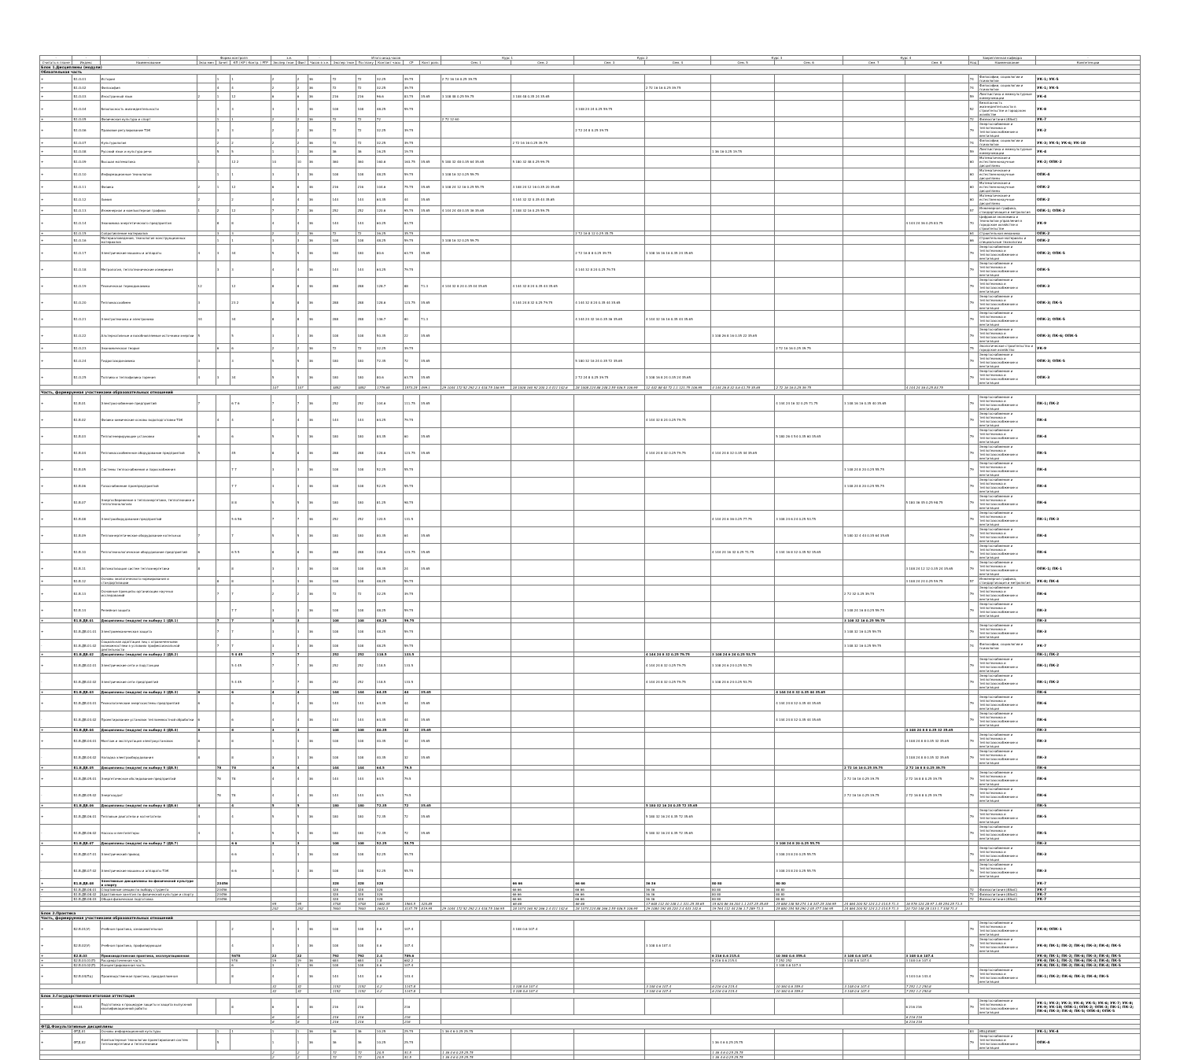| - | - | - | Форма контроля | | | з.е. | | - | Итого акад.часов | | | | | Курс 1 | | Курс 2 | | Курс 3 | | Курс 4 | | Закрепленная кафедра | | - |
| --- | --- | --- | --- | --- | --- | --- | --- | --- | --- | --- | --- | --- | --- | --- | --- | --- | --- | --- | --- | --- | --- | --- | --- | --- |
| Считать в плане | Индекс | Наименование | Экза мен | Зачет | КП / КР / Контр. / РГР | Экспер тное | Факт | Часов в з.е. | Экспер тное | По плану | Контакт часы | СР | Конт роль | Сем. 1 | Сем. 2 | Сем. 3 | Сем. 4 | Сем. 5 | Сем. 6 | Сем. 7 | Сем. 8 | Код | Наименование | Компетенции |
| Блок 1.Дисциплины (модули) | | | | | | | | | | | | | | | | | | | | | | | | |
| Обязательная часть | | | | | | | | | | | | | | | | | | | | | | | | |
| + | Б1.О.01 | История | | 1 | 1 | 2 | 2 | 36 | 72 | 72 | 32.25 | 39.75 | | 2 72 16 16 0.25 39.75 | | | | | | | | 74 | Философии, социологии и психологии | УК-1; УК-5 |
| + | Б1.О.02 | Философия | | 4 | 4 | 2 | 2 | 36 | 72 | 72 | 32.25 | 39.75 | | | | | 2 72 16 16 0.25 39.75 | | | | | 74 | Философии, социологии и психологии | УК-1; УК-5 |
| + | Б1.О.03 | Иностранный язык | 2 | 1 | 12 | 6 | 6 | 36 | 216 | 216 | 96.6 | 83.75 | 35.65 | 3 108 48 0.25 59.75 | 3 108 48 0.35 24 35.65 | | | | | | | 59 | Лингвистика и межкультурные коммуникации | УК-4 |
| + | Б1.О.04 | Безопасность жизнедеятельности | | 3 | 3 | 3 | 3 | 36 | 108 | 108 | 48.25 | 59.75 | | | | 3 108 24 24 0.25 59.75 | | | | | | 52 | Безопасность жизнедеятельности в строительстве и городском хозяйстве | УК-8 |
| + | Б1.О.05 | Физическая культура и спорт | | 1 | 1 | 2 | 2 | 36 | 72 | 72 | 72 | | | 2 72 12 60 | | | | | | | | 72 | Физвоспитания (ИАиС) | УК-7 |
| + | Б1.О.06 | Правовое регулирование ТЭК | | 3 | 3 | 2 | 2 | 36 | 72 | 72 | 32.25 | 39.75 | | | | 2 72 24 8 0.25 39.75 | | | | | | 79 | Энергоснабжение и теплотехника и теплогазоснабжение и вентиляция | УК-2 |
| + | Б1.О.07 | Культурология | | 2 | 2 | 2 | 2 | 36 | 72 | 72 | 32.25 | 39.75 | | | 2 72 16 16 0.25 39.75 | | | | | | | 74 | Философии, социологии и психологии | УК-3; УК-5; УК-6; УК-10 |
| + | Б1.О.08 | Русский язык и культура речи | | 5 | 5 | 1 | 1 | 36 | 36 | 36 | 16.25 | 19.75 | | | | | | 1 36 16 0.25 19.75 | | | | 59 | Лингвистика и межкультурные коммуникации | УК-4 |
| + | Б1.О.09 | Высшая математика | 1 | | 12 2 | 10 | 10 | 36 | 360 | 360 | 160.6 | 163.75 | 35.65 | 5 180 32 48 0.35 64 35.65 | 5 180 32 48 0.25 99.75 | | | | | | | 60 | Математические и естественнонаучные дисциплины | УК-2; ОПК-2 |
| + | Б1.О.10 | Информационные технологии | | 1 | 1 | 3 | 3 | 36 | 108 | 108 | 48.25 | 59.75 | | 3 108 16 32 0.25 59.75 | | | | | | | | 60 | Математические и естественнонаучные дисциплины | ОПК-4 |
| + | Б1.О.11 | Физика | 2 | 1 | 12 | 6 | 6 | 36 | 216 | 216 | 104.6 | 75.75 | 35.65 | 3 108 24 12 16 0.25 55.75 | 3 108 24 12 16 0.35 20 35.65 | | | | | | | 60 | Математические и естественнонаучные дисциплины | ОПК-2 |
| + | Б1.О.12 | Химия | 2 | | 2 | 4 | 4 | 36 | 144 | 144 | 64.35 | 44 | 35.65 | | 4 144 32 32 0.35 44 35.65 | | | | | | | 60 | Математические и естественнонаучные дисциплины | ОПК-2 |
| + | Б1.О.13 | Инженерная и компьютерная графика | 1 | 2 | 12 | 7 | 7 | 36 | 252 | 252 | 120.6 | 95.75 | 35.65 | 4 144 24 48 0.35 36 35.65 | 3 108 32 16 0.25 59.75 | | | | | | | 57 | Инженерная графика, стандартизация и метрология | ОПК-1; ОПК-2 |
| + | Б1.О.14 | Экономика энергетического предприятия | | 8 | 8 | 4 | 4 | 36 | 144 | 144 | 60.25 | 83.75 | | | | | | | | | 4 144 24 36 0.25 83.75 | 70 | Цифровая экономика и технологии управления в городском хозяйстве и строительстве | УК-9 |
| + | Б1.О.15 | Сопротивление материалов | | 3 | 3 | 2 | 2 | 36 | 72 | 72 | 36.25 | 35.75 | | | | 2 72 16 8 12 0.25 35.75 | | | | | | 64 | Строительная механика | ОПК-2 |
| + | Б1.О.16 | Материаловедение, технология конструкционных материалов | | 1 | 1 | 3 | 3 | 36 | 108 | 108 | 48.25 | 59.75 | | 3 108 16 32 0.25 59.75 | | | | | | | | 66 | Строительные материалы и специальные технологии | ОПК-2 |
| + | Б1.О.17 | Электрические машины и аппараты | 4 | 3 | 34 | 5 | 5 | 36 | 180 | 180 | 80.6 | 63.75 | 35.65 | | | 2 72 16 8 8 0.25 39.75 | 3 108 16 16 16 0.35 24 35.65 | | | | | 79 | Энергоснабжение и теплотехника и теплогазоснабжение и вентиляция | ОПК-2; ОПК-5 |
| + | Б1.О.18 | Метрология, теплотехнические измерения | | 3 | 3 | 4 | 4 | 36 | 144 | 144 | 64.25 | 79.75 | | | | 4 144 32 8 24 0.25 79.75 | | | | | | 79 | Энергоснабжение и теплотехника и теплогазоснабжение и вентиляция | ОПК-5 |
| + | Б1.О.19 | Техническая термодинамика | 12 | | 12 | 8 | 8 | 36 | 288 | 288 | 128.7 | 88 | 71.3 | 4 144 32 8 24 0.35 44 35.65 | 4 144 32 8 24 0.35 44 35.65 | | | | | | | 79 | Энергоснабжение и теплотехника и теплогазоснабжение и вентиляция | ОПК-3 |
| + | Б1.О.20 | Тепломассообмен | 3 | | 23 2 | 8 | 8 | 36 | 288 | 288 | 128.6 | 123.75 | 35.65 | | 4 144 24 8 32 0.25 79.75 | 4 144 32 8 24 0.35 44 35.65 | | | | | | 79 | Энергоснабжение и теплотехника и теплогазоснабжение и вентиляция | ОПК-3; ПК-5 |
| + | Б1.О.21 | Электротехника и электроника | 34 | | 34 | 8 | 8 | 36 | 288 | 288 | 136.7 | 80 | 71.3 | | | 4 144 24 32 16 0.35 36 35.65 | 4 144 32 16 16 0.35 44 35.65 | | | | | 79 | Энергоснабжение и теплотехника и теплогазоснабжение и вентиляция | ОПК-2; ОПК-5 |
| + | Б1.О.22 | Альтернативные и возобновляемые источники энергии | 5 | | 5 | 3 | 3 | 36 | 108 | 108 | 50.35 | 22 | 35.65 | | | | | 3 108 26 8 16 0.35 22 35.65 | | | | 79 | Энергоснабжение и теплотехника и теплогазоснабжение и вентиляция | ОПК-3; ПК-6; ОПК-5 |
| + | Б1.О.23 | Экономическая теория | | 6 | 6 | 2 | 2 | 36 | 72 | 72 | 32.25 | 39.75 | | | | | | | 2 72 16 16 0.25 39.75 | | | 75 | Экологическое строительство и городское хозяйство | УК-9 |
| + | Б1.О.24 | Гидрогазодинамика | 3 | | 3 | 5 | 5 | 36 | 180 | 180 | 72.35 | 72 | 35.65 | | | 5 180 32 16 24 0.35 72 35.65 | | | | | | 79 | Энергоснабжение и теплотехника и теплогазоснабжение и вентиляция | ОПК-3; ОПК-5 |
| + | Б1.О.25 | Топливо и теплофизика горения | 4 | 3 | 34 | 5 | 5 | 36 | 180 | 180 | 80.6 | 63.75 | 35.65 | | | 2 72 24 8 0.25 39.75 | 3 108 16 8 24 0.35 24 35.65 | | | | | 79 | Энергоснабжение и теплотехника и теплогазоснабжение и вентиляция | ОПК-3 |
| | | | | | | 107 | 107 | | 3852 | 3852 | 1779.65 | 1573.25 | 499.1 | 29 1044 172 52 292 2.3 418.75 106.95 | 28 1008 160 92 200 2.4 411 142.6 | 28 1008 224 88 248 2.55 446.5 106.95 | 12 432 88 40 72 1.1 121.75 106.95 | 4 144 26 8 32 0.6 41.75 35.65 | 2 72 16 16 0.25 39.75 | | 4 144 24 36 0.25 83.75 | | | |
| Часть, формируемая участниками образовательных отношений | | | | | | | | | | | | | | | | | | | | | | | | |
| + | Б1.В.01 | Электроснабжение предприятий | 7 | | 6 7 6 | 7 | 7 | 36 | 252 | 252 | 104.6 | 111.75 | 35.65 | | | | | | 4 144 24 16 32 0.25 71.75 | 3 108 16 16 0.35 40 35.65 | | 79 | Энергоснабжение и теплотехника и теплогазоснабжение и вентиляция | ПК-1; ПК-2 |
| + | Б1.В.02 | Физико-химические основы водоподготовки ТЭК | | 4 | 4 | 4 | 4 | 36 | 144 | 144 | 64.25 | 79.75 | | | | | 4 144 32 8 24 0.25 79.75 | | | | | 79 | Энергоснабжение и теплотехника и теплогазоснабжение и вентиляция | ПК-4 |
| + | Б1.В.03 | Теплогенерирующие установки | 6 | | 6 | 5 | 5 | 36 | 180 | 180 | 84.35 | 60 | 35.65 | | | | | | 5 180 26 4 54 0.35 60 35.65 | | | 79 | Энергоснабжение и теплотехника и теплогазоснабжение и вентиляция | ПК-4 |
| + | Б1.В.04 | Тепломассообменное оборудование предприятий | 5 | | 45 | 8 | 8 | 36 | 288 | 288 | 128.6 | 123.75 | 35.65 | | | | 4 144 24 8 32 0.25 79.75 | 4 144 24 8 32 0.35 44 35.65 | | | | 79 | Энергоснабжение и теплотехника и теплогазоснабжение и вентиляция | ПК-5 |
| + | Б1.В.05 | Системы теплоснабжения и пароснабжения | | | 7 7 | 3 | 3 | 36 | 108 | 108 | 52.25 | 55.75 | | | | | | | | 3 108 24 8 20 0.25 55.75 | | 79 | Энергоснабжение и теплотехника и теплогазоснабжение и вентиляция | ПК-4 |
| + | Б1.В.06 | Газоснабжение промпредприятий | | | 7 7 | 3 | 3 | 36 | 108 | 108 | 52.25 | 55.75 | | | | | | | | 3 108 24 8 20 0.25 55.75 | | 79 | Энергоснабжение и теплотехника и теплогазоснабжение и вентиляция | ПК-4 |
| + | Б1.В.07 | Энергосбережение в теплоэнергетике, теплотехнике и теплотехнологиях | | | 8 8 | 5 | 5 | 36 | 180 | 180 | 81.25 | 98.75 | | | | | | | | | 5 180 36 45 0.25 98.75 | 79 | Энергоснабжение и теплотехника и теплогазоснабжение и вентиляция | ПК-6 |
| + | Б1.В.08 | Электрооборудование предприятий | | | 5 6 56 | 7 | 7 | 36 | 252 | 252 | 120.5 | 131.5 | | | | | | 4 144 24 6 36 0.25 77.75 | 3 108 24 6 24 0.25 53.75 | | | 79 | Энергоснабжение и теплотехника и теплогазоснабжение и вентиляция | ПК-1; ПК-3 |
| + | Б1.В.09 | Теплоэнергетическое оборудование котельных | 7 | | 7 | 5 | 5 | 36 | 180 | 180 | 80.35 | 64 | 35.65 | | | | | | | 5 180 32 4 44 0.35 64 35.65 | | 79 | Энергоснабжение и теплотехника и теплогазоснабжение и вентиляция | ПК-4 |
| + | Б1.В.10 | Теплотехнологическое оборудование предприятий | 6 | | 6 5 5 | 8 | 8 | 36 | 288 | 288 | 128.6 | 123.75 | 35.65 | | | | | 4 144 24 16 32 0.25 71.75 | 4 144 16 8 32 0.35 52 35.65 | | | 79 | Энергоснабжение и теплотехника и теплогазоснабжение и вентиляция | ПК-6 |
| + | Б1.В.11 | Автоматизация систем теплоэнергетики | 8 | | 8 | 3 | 3 | 36 | 108 | 108 | 48.35 | 24 | 35.65 | | | | | | | | 3 108 24 12 12 0.35 24 35.65 | 79 | Энергоснабжение и теплотехника и теплогазоснабжение и вентиляция | ОПК-1; ПК-1 |
| + | Б1.В.12 | Основы экологического нормирования и стандартизации | | 8 | 8 | 3 | 3 | 36 | 108 | 108 | 48.25 | 59.75 | | | | | | | | | 3 108 24 24 0.25 59.75 | 57 | Инженерная графика, стандартизация и метрология | УК-8; ПК-4 |
| + | Б1.В.13 | Основные принципы организации научных исследований | | 7 | 7 | 2 | 2 | 36 | 72 | 72 | 32.25 | 39.75 | | | | | | | | 2 72 32 0.25 39.75 | | 79 | Энергоснабжение и теплотехника и теплогазоснабжение и вентиляция | ПК-6 |
| + | Б1.В.14 | Релейная защита | | | 7 7 | 3 | 3 | 36 | 108 | 108 | 48.25 | 59.75 | | | | | | | | 3 108 24 16 8 0.25 59.75 | | 79 | Энергоснабжение и теплотехника и теплогазоснабжение и вентиляция | ПК-3 |
| + | Б1.В.ДВ.01 | Дисциплины (модули) по выбору 1 (ДВ.1) | | 7 | 7 | 3 | 3 | | 108 | 108 | 48.25 | 59.75 | | | | | | | | 3 108 32 16 0.25 59.75 | | | | ПК-3 |
| + | Б1.В.ДВ.01.01 | Электромеханическая защита | | 7 | 7 | 3 | 3 | 36 | 108 | 108 | 48.25 | 59.75 | | | | | | | | 3 108 32 16 0.25 59.75 | | 79 | Энергоснабжение и теплотехника и теплогазоснабжение и вентиляция | ПК-3 |
| - | Б1.В.ДВ.01.02 | Социальная адаптация лиц с ограниченными возможностями в условиях профессиональной деятельности | | 7 | 7 | 3 | 3 | 36 | 108 | 108 | 48.25 | 59.75 | | | | | | | | 3 108 32 16 0.25 59.75 | | 74 | Философии, социологии и психологии | УК-7 |
| + | Б1.В.ДВ.02 | Дисциплины (модули) по выбору 2 (ДВ.2) | | | 5 4 45 | 7 | 7 | | 252 | 252 | 118.5 | 133.5 | | | | | 4 144 24 8 32 0.25 79.75 | 3 108 24 6 24 0.25 53.75 | | | | | | ПК-1; ПК-2 |
| + | Б1.В.ДВ.02.01 | Электрические сети и подстанции | | | 5 4 45 | 7 | 7 | 36 | 252 | 252 | 118.5 | 133.5 | | | | | 4 144 24 8 32 0.25 79.75 | 3 108 24 6 24 0.25 53.75 | | | | 79 | Энергоснабжение и теплотехника и теплогазоснабжение и вентиляция | ПК-1; ПК-2 |
| - | Б1.В.ДВ.02.02 | Электрические сети предприятий | | | 5 4 45 | 7 | 7 | 36 | 252 | 252 | 118.5 | 133.5 | | | | | 4 144 24 8 32 0.25 79.75 | 3 108 24 6 24 0.25 53.75 | | | | 79 | Энергоснабжение и теплотехника и теплогазоснабжение и вентиляция | ПК-1; ПК-2 |
| + | Б1.В.ДВ.03 | Дисциплины (модули) по выбору 3 (ДВ.3) | 6 | | 6 | 4 | 4 | | 144 | 144 | 64.35 | 44 | 35.65 | | | | | | 4 144 24 8 32 0.35 44 35.65 | | | | | ПК-6 |
| + | Б1.В.ДВ.03.01 | Технологические энергосистемы предприятий | 6 | | 6 | 4 | 4 | 36 | 144 | 144 | 64.35 | 44 | 35.65 | | | | | | 4 144 24 8 32 0.35 44 35.65 | | | 79 | Энергоснабжение и теплотехника и теплогазоснабжение и вентиляция | ПК-6 |
| - | Б1.В.ДВ.03.02 | Проектирование установок теплоемкостной обработки | 6 | | 6 | 4 | 4 | 36 | 144 | 144 | 64.35 | 44 | 35.65 | | | | | | 4 144 24 8 32 0.35 44 35.65 | | | 79 | Энергоснабжение и теплотехника и теплогазоснабжение и вентиляция | ПК-6 |
| + | Б1.В.ДВ.04 | Дисциплины (модули) по выбору 4 (ДВ.4) | 8 | | 8 | 3 | 3 | | 108 | 108 | 40.35 | 32 | 35.65 | | | | | | | | 3 108 24 8 8 0.35 32 35.65 | | | ПК-3 |
| + | Б1.В.ДВ.04.01 | Монтаж и эксплуатация электроустановок | 8 | | 8 | 3 | 3 | 36 | 108 | 108 | 40.35 | 32 | 35.65 | | | | | | | | 3 108 24 8 8 0.35 32 35.65 | 79 | Энергоснабжение и теплотехника и теплогазоснабжение и вентиляция | ПК-3 |
| - | Б1.В.ДВ.04.02 | Наладка электрооборудования | 8 | | 8 | 3 | 3 | 36 | 108 | 108 | 40.35 | 32 | 35.65 | | | | | | | | 3 108 24 8 8 0.35 32 35.65 | 79 | Энергоснабжение и теплотехника и теплогазоснабжение и вентиляция | ПК-3 |
| + | Б1.В.ДВ.05 | Дисциплины (модули) по выбору 5 (ДВ.5) | | 78 | 78 | 4 | 4 | | 144 | 144 | 64.5 | 79.5 | | | | | | | | 2 72 16 16 0.25 39.75 | 2 72 16 8 8 0.25 39.75 | | | ПК-6 |
| + | Б1.В.ДВ.05.01 | Энергетическое обследование предприятий | | 78 | 78 | 4 | 4 | 36 | 144 | 144 | 64.5 | 79.5 | | | | | | | | 2 72 16 16 0.25 39.75 | 2 72 16 8 8 0.25 39.75 | 79 | Энергоснабжение и теплотехника и теплогазоснабжение и вентиляция | ПК-6 |
| - | Б1.В.ДВ.05.02 | Энергоаудит | | 78 | 78 | 4 | 4 | 36 | 144 | 144 | 64.5 | 79.5 | | | | | | | | 2 72 16 16 0.25 39.75 | 2 72 16 8 8 0.25 39.75 | 79 | Энергоснабжение и теплотехника и теплогазоснабжение и вентиляция | ПК-6 |
| + | Б1.В.ДВ.06 | Дисциплины (модули) по выбору 6 (ДВ.6) | 4 | | 4 | 5 | 5 | | 180 | 180 | 72.35 | 72 | 35.65 | | | | 5 180 32 16 24 0.35 72 35.65 | | | | | | | ПК-5 |
| + | Б1.В.ДВ.06.01 | Тепловые двигатели и нагнетатели | 4 | | 4 | 5 | 5 | 36 | 180 | 180 | 72.35 | 72 | 35.65 | | | | 5 180 32 16 24 0.35 72 35.65 | | | | | 79 | Энергоснабжение и теплотехника и теплогазоснабжение и вентиляция | ПК-5 |
| - | Б1.В.ДВ.06.02 | Насосы и вентиляторы | 4 | | 4 | 5 | 5 | 36 | 180 | 180 | 72.35 | 72 | 35.65 | | | | 5 180 32 16 24 0.35 72 35.65 | | | | | 79 | Энергоснабжение и теплотехника и теплогазоснабжение и вентиляция | ПК-5 |
| + | Б1.В.ДВ.07 | Дисциплины (модули) по выбору 7 (ДВ.7) | | | 6 6 | 3 | 3 | | 108 | 108 | 52.25 | 55.75 | | | | | | | 3 108 24 8 20 0.25 55.75 | | | | | ПК-3 |
| + | Б1.В.ДВ.07.01 | Электрический привод | | | 6 6 | 3 | 3 | 36 | 108 | 108 | 52.25 | 55.75 | | | | | | | 3 108 24 8 20 0.25 55.75 | | | 79 | Энергоснабжение и теплотехника и теплогазоснабжение и вентиляция | ПК-3 |
| - | Б1.В.ДВ.07.02 | Электрические машины и аппараты ТЭК | | | 6 6 | 3 | 3 | 36 | 108 | 108 | 52.25 | 55.75 | | | | | | | 3 108 24 8 20 0.25 55.75 | | | 79 | Энергоснабжение и теплотехника и теплогазоснабжение и вентиляция | ПК-3 |
| + | Б1.В.ДВ.08 | Элективные дисциплины по физической культуре и спорту | | 23456 | | | | | 328 | 328 | 328 | | | | 66 66 | 66 66 | 36 36 | 80 80 | 80 80 | | | | | УК-7 |
| + | Б1.В.ДВ.08.01 | Спортивные секции по выбору студента | | 23456 | | | | | 328 | 328 | 328 | | | | 66 66 | 66 66 | 36 36 | 80 80 | 80 80 | | | 72 | Физвоспитания (ИАиС) | УК-7 |
| - | Б1.В.ДВ.08.02 | Адаптивные занятия по физической культуре и спорту | | 23456 | | | | | 328 | 328 | 328 | | | | 66 66 | 66 66 | 36 36 | 80 80 | 80 80 | | | 72 | Физвоспитания (ИАиС) | УК-7 |
| - | Б1.В.ДВ.08.03 | Общая физическая подготовка | | 23456 | | | | | 328 | 328 | 328 | | | | 66 66 | 66 66 | 36 36 | 80 80 | 80 80 | | | 72 | Физвоспитания (ИАиС) | УК-7 |
| | | | | | | 95 | 95 | | 3748 | 3748 | 1862.05 | 1564.5 | 320.85 | | 66 66 | 66 66 | 17 648 112 40 148 1.1 311.25 35.65 | 15 620 86 36 204 1.1 247.25 35.65 | 25 888 138 58 274 1.8 337.25 106.95 | 24 864 200 52 124 2.2 414.5 71.3 | 16 576 124 28 97 1.45 254.25 71.3 | | | |
| | | | | | | 202 | 202 | | 7600 | 7600 | 3642.3 | 3137.75 | 819.95 | 29 1044 172 52 292 2.3 418.75 106.95 | 28 1074 160 92 266 2.4 411 142.6 | 28 1074 224 88 266 2.55 446.5 106.95 | 29 1080 192 80 220 2.4 443 142.6 | 19 764 112 44 236 1.7 289 71.3 | 25 880 154 58 290 2.05 377 106.95 | 24 864 200 52 124 2.2 414.5 71.3 | 20 720 148 28 133 1.7 338 71.3 | | | |
| Блок 2.Практика | | | | | | | | | | | | | | | | | | | | | | | | |
| Часть, формируемая участниками образовательных отношений | | | | | | | | | | | | | | | | | | | | | | | | |
| + | Б2.В.01(У) | Учебная практика, ознакомительная | | | 2 | 3 | 3 | 36 | 108 | 108 | 0.6 | 107.4 | | | 3 108 0.6 107.4 | | | | | | | 79 | Энергоснабжение и теплотехника и теплогазоснабжение и вентиляция | УК-8; ОПК-1 |
| + | Б2.В.02(У) | Учебная практика, профилирующая | | | 4 | 3 | 3 | 36 | 108 | 108 | 0.6 | 107.4 | | | | | 3 108 0.6 107.4 | | | | | 79 | Энергоснабжение и теплотехника и теплогазоснабжение и вентиляция | УК-8; ПК-1; ПК-2; ПК-6; ПК-3; ПК-4; ПК-5 |
| + | Б2.В.03 | Производственная практика, эксплуатационная | | | 5678 | 22 | 22 | | 792 | 792 | 2.4 | 789.6 | | | | | | 6 216 0.6 215.4 | 10 360 0.6 359.4 | 3 108 0.6 107.4 | 3 108 0.6 107.4 | | | УК-8; ПК-1; ПК-2; ПК-6; ПК-3; ПК-4; ПК-5 |
| + | Б2.В.03.01(П) | Рассредоточенная часть | | | 578 | 19 | 19 | 36 | 684 | 684 | 1.8 | 682.2 | | | | | | 6 216 0.6 215.4 | 7 252 252 | 3 108 0.6 107.4 | 3 108 0.6 107.4 | | | УК-8; ПК-1; ПК-2; ПК-6; ПК-3; ПК-4; ПК-5 |
| + | Б2.В.03.02(П) | Концентрированная часть | | | 6 | 3 | 3 | 36 | 108 | 108 | 0.6 | 107.4 | | | | | | | 3 108 0.6 107.4 | | | | | УК-8; ПК-1; ПК-2; ПК-6; ПК-3; ПК-4; ПК-5 |
| + | Б2.В.04(Пд) | Производственная практика, преддипломная | | | 8 | 4 | 4 | 36 | 144 | 144 | 0.6 | 143.4 | | | | | | | | | 4 144 0.6 143.4 | 79 | Энергоснабжение и теплотехника и теплогазоснабжение и вентиляция | ПК-1; ПК-2; ПК-6; ПК-3; ПК-4; ПК-5 |
| | | | | | | 32 | 32 | | 1152 | 1152 | 4.2 | 1147.8 | | | 3 108 0.6 107.4 | | 3 108 0.6 107.4 | 6 216 0.6 215.4 | 10 360 0.6 359.4 | 3 108 0.6 107.4 | 7 252 1.2 250.8 | | | |
| | | | | | | 32 | 32 | | 1152 | 1152 | 4.2 | 1147.8 | | | 3 108 0.6 107.4 | | 3 108 0.6 107.4 | 6 216 0.6 215.4 | 10 360 0.6 359.4 | 3 108 0.6 107.4 | 7 252 1.2 250.8 | | | |
| Блок 3.Государственная итоговая аттестация | | | | | | | | | | | | | | | | | | | | | | | | |
| + | Б3.01 | Подготовка к процедуре защиты и защита выпускной квалификационной работы | | | 8 | 6 | 6 | 36 | 216 | 216 | | 216 | | | | | | | | | 6 216 216 | 79 | Энергоснабжение и теплотехника и теплогазоснабжение и вентиляция | УК-1; УК-2; УК-3; УК-4; УК-5; УК-6; УК-7; УК-8; УК-9; УК-10; ОПК-1; ОПК-2; ОПК-3; ПК-1; ПК-2; ПК-6; ПК-3; ПК-4; ПК-5; ОПК-4; ОПК-5 |
| | | | | | | 6 | 6 | | 216 | 216 | | 216 | | | | | | | | | 6 216 216 | | | |
| | | | | | | 6 | 6 | | 216 | 216 | | 216 | | | | | | | | | 6 216 216 | | | |
| ФТД.Факультативные дисциплины | | | | | | | | | | | | | | | | | | | | | | | | |
| + | ФТД.01 | Основы информационной культуры | | 1 | 1 | 1 | 1 | 36 | 36 | 36 | 10.25 | 25.75 | | 1 36 4 6 0.25 25.75 | | | | | | | | 83 | ИБЦ(ИАИС | УК-1; УК-4 |
| + | ФТД.02 | Компьютерные технологии проектирования систем теплоэнергетики и теплотехники | | 5 | | 1 | 1 | 36 | 36 | 36 | 10.25 | 25.75 | | | | | | 1 36 4 6 0.25 25.75 | | | | 79 | Энергоснабжение и теплотехника и теплогазоснабжение и вентиляция | ОПК-4 |
| | | | | | | 2 | 2 | | 72 | 72 | 20.5 | 51.5 | | 1 36 4 6 0.25 25.75 | | | | 1 36 4 6 0.25 25.75 | | | | | | |
| | | | | | | 2 | 2 | | 72 | 72 | 20.5 | 51.5 | | 1 36 4 6 0.25 25.75 | | | | 1 36 4 6 0.25 25.75 | | | | | | |